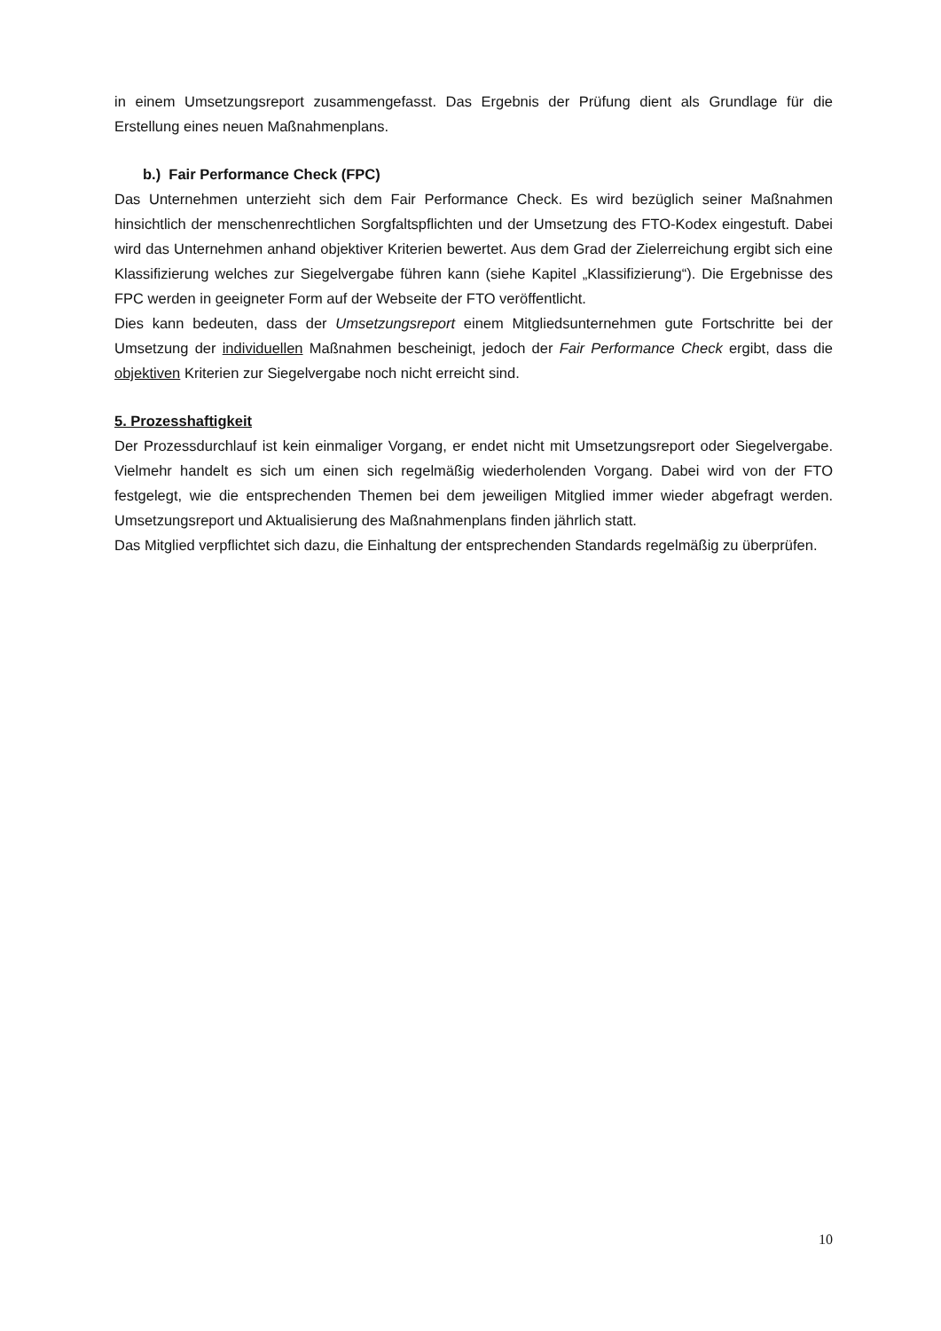in einem Umsetzungsreport zusammengefasst. Das Ergebnis der Prüfung dient als Grundlage für die Erstellung eines neuen Maßnahmenplans.
b.) Fair Performance Check (FPC)
Das Unternehmen unterzieht sich dem Fair Performance Check. Es wird bezüglich seiner Maßnahmen hinsichtlich der menschenrechtlichen Sorgfaltspflichten und der Umsetzung des FTO-Kodex eingestuft. Dabei wird das Unternehmen anhand objektiver Kriterien bewertet. Aus dem Grad der Zielerreichung ergibt sich eine Klassifizierung welches zur Siegelvergabe führen kann (siehe Kapitel „Klassifizierung“). Die Ergebnisse des FPC werden in geeigneter Form auf der Webseite der FTO veröffentlicht.
Dies kann bedeuten, dass der Umsetzungsreport einem Mitgliedsunternehmen gute Fortschritte bei der Umsetzung der individuellen Maßnahmen bescheinigt, jedoch der Fair Performance Check ergibt, dass die objektiven Kriterien zur Siegelvergabe noch nicht erreicht sind.
5. Prozesshaftigkeit
Der Prozessdurchlauf ist kein einmaliger Vorgang, er endet nicht mit Umsetzungsreport oder Siegelvergabe. Vielmehr handelt es sich um einen sich regelmäßig wiederholenden Vorgang. Dabei wird von der FTO festgelegt, wie die entsprechenden Themen bei dem jeweiligen Mitglied immer wieder abgefragt werden. Umsetzungsreport und Aktualisierung des Maßnahmenplans finden jährlich statt.
Das Mitglied verpflichtet sich dazu, die Einhaltung der entsprechenden Standards regelmäßig zu überprüfen.
10